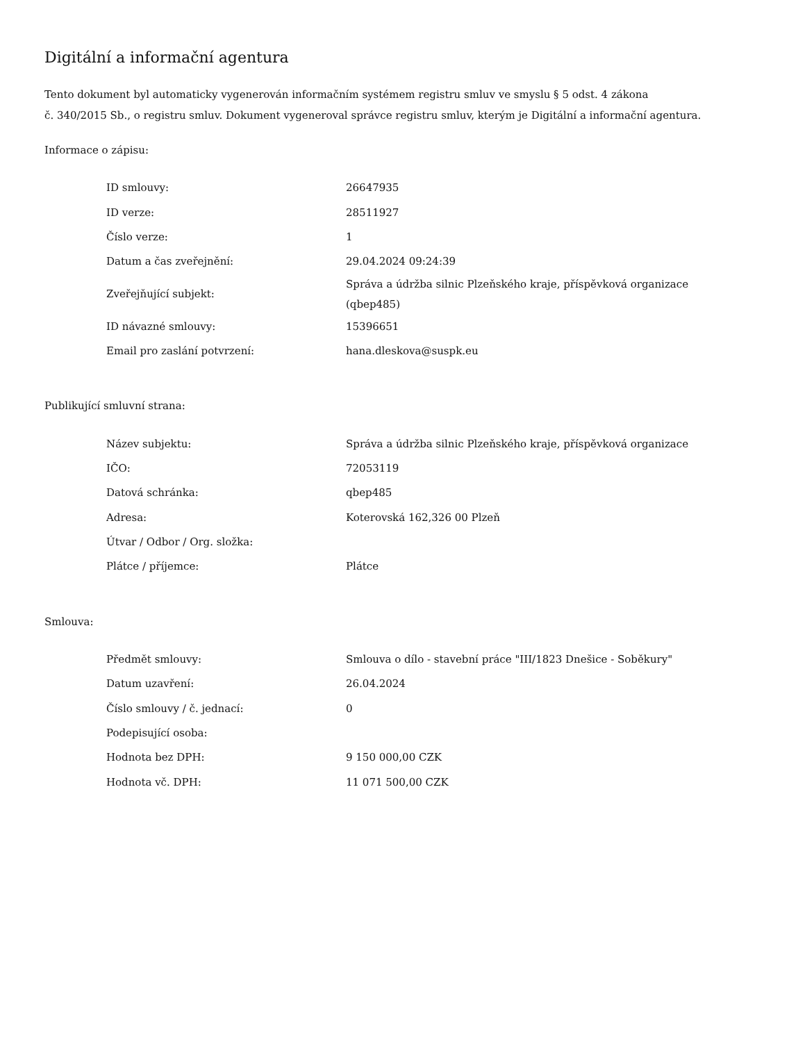Digitální a informační agentura
Tento dokument byl automaticky vygenerován informačním systémem registru smluv ve smyslu § 5 odst. 4 zákona
č. 340/2015 Sb., o registru smluv. Dokument vygeneroval správce registru smluv, kterým je Digitální a informační agentura.
Informace o zápisu:
| ID smlouvy: | 26647935 |
| ID verze: | 28511927 |
| Číslo verze: | 1 |
| Datum a čas zveřejnění: | 29.04.2024 09:24:39 |
| Zveřejňující subjekt: | Správa a údržba silnic Plzeňského kraje, příspěvková organizace (qbep485) |
| ID návazné smlouvy: | 15396651 |
| Email pro zaslání potvrzení: | hana.dleskova@suspk.eu |
Publikující smluvní strana:
| Název subjektu: | Správa a údržba silnic Plzeňského kraje, příspěvková organizace |
| IČO: | 72053119 |
| Datová schránka: | qbep485 |
| Adresa: | Koterovská 162,326 00 Plzeň |
| Útvar / Odbor / Org. složka: | |
| Plátce / příjemce: | Plátce |
Smlouva:
| Předmět smlouvy: | Smlouva o dílo - stavební práce "III/1823 Dnešice - Soběkury" |
| Datum uzavření: | 26.04.2024 |
| Číslo smlouvy / č. jednací: | 0 |
| Podepisující osoba: | |
| Hodnota bez DPH: | 9 150 000,00 CZK |
| Hodnota vč. DPH: | 11 071 500,00 CZK |